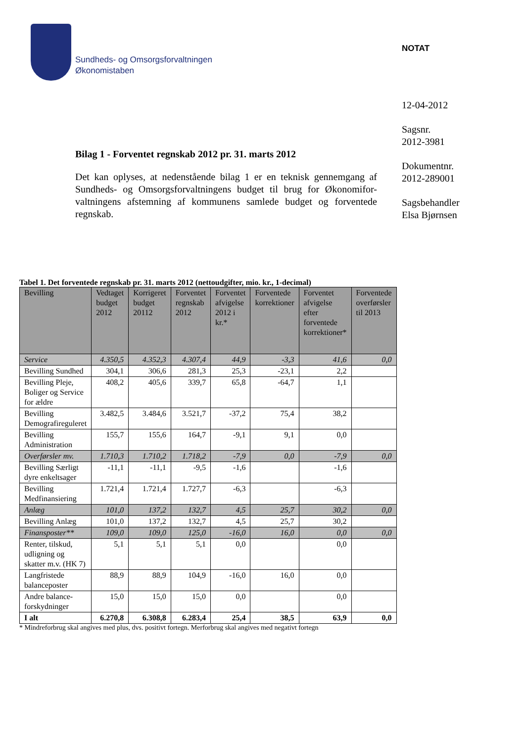Sundheds- og Omsorgsforvaltningen
Økonomistaben
NOTAT
12-04-2012
Sagsnr.
2012-3981
Dokumentnr.
2012-289001
Sagsbehandler
Elsa Bjørnsen
Bilag 1 - Forventet regnskab 2012 pr. 31. marts 2012
Det kan oplyses, at nedenstående bilag 1 er en teknisk gennemgang af Sundheds- og Omsorgsforvaltningens budget til brug for Økonomifor-valtningens afstemning af kommunens samlede budget og forventede regnskab.
Tabel 1. Det forventede regnskab pr. 31. marts 2012 (nettoudgifter, mio. kr., 1-decimal)
| Bevilling | Vedtaget budget 2012 | Korrigeret budget 20112 | Forventet regnskab 2012 | Forventet afvigelse 2012 i kr.* | Forventede korrektioner | Forventet afvigelse efter forventede korrektioner* | Forventede overførsler til 2013 |
| --- | --- | --- | --- | --- | --- | --- | --- |
| Service | 4.350,5 | 4.352,3 | 4.307,4 | 44,9 | -3,3 | 41,6 | 0,0 |
| Bevilling Sundhed | 304,1 | 306,6 | 281,3 | 25,3 | -23,1 | 2,2 | |
| Bevilling Pleje, Boliger og Service for ældre | 408,2 | 405,6 | 339,7 | 65,8 | -64,7 | 1,1 | |
| Bevilling Demografireguleret | 3.482,5 | 3.484,6 | 3.521,7 | -37,2 | 75,4 | 38,2 | |
| Bevilling Administration | 155,7 | 155,6 | 164,7 | -9,1 | 9,1 | 0,0 | |
| Overførsler mv. | 1.710,3 | 1.710,2 | 1.718,2 | -7,9 | 0,0 | -7,9 | 0,0 |
| Bevilling Særligt dyre enkeltsager | -11,1 | -11,1 | -9,5 | -1,6 | | -1,6 | |
| Bevilling Medfinansiering | 1.721,4 | 1.721,4 | 1.727,7 | -6,3 | | -6,3 | |
| Anlæg | 101,0 | 137,2 | 132,7 | 4,5 | 25,7 | 30,2 | 0,0 |
| Bevilling Anlæg | 101,0 | 137,2 | 132,7 | 4,5 | 25,7 | 30,2 | |
| Finansposter** | 109,0 | 109,0 | 125,0 | -16,0 | 16,0 | 0,0 | 0,0 |
| Renter, tilskud, udligning og skatter m.v. (HK 7) | 5,1 | 5,1 | 5,1 | 0,0 | | 0,0 | |
| Langfristede balanceposter | 88,9 | 88,9 | 104,9 | -16,0 | 16,0 | 0,0 | |
| Andre balance-forskydninger | 15,0 | 15,0 | 15,0 | 0,0 | | 0,0 | |
| I alt | 6.270,8 | 6.308,8 | 6.283,4 | 25,4 | 38,5 | 63,9 | 0,0 |
* Mindreforbrug skal angives med plus, dvs. positivt fortegn. Merforbrug skal angives med negativt fortegn